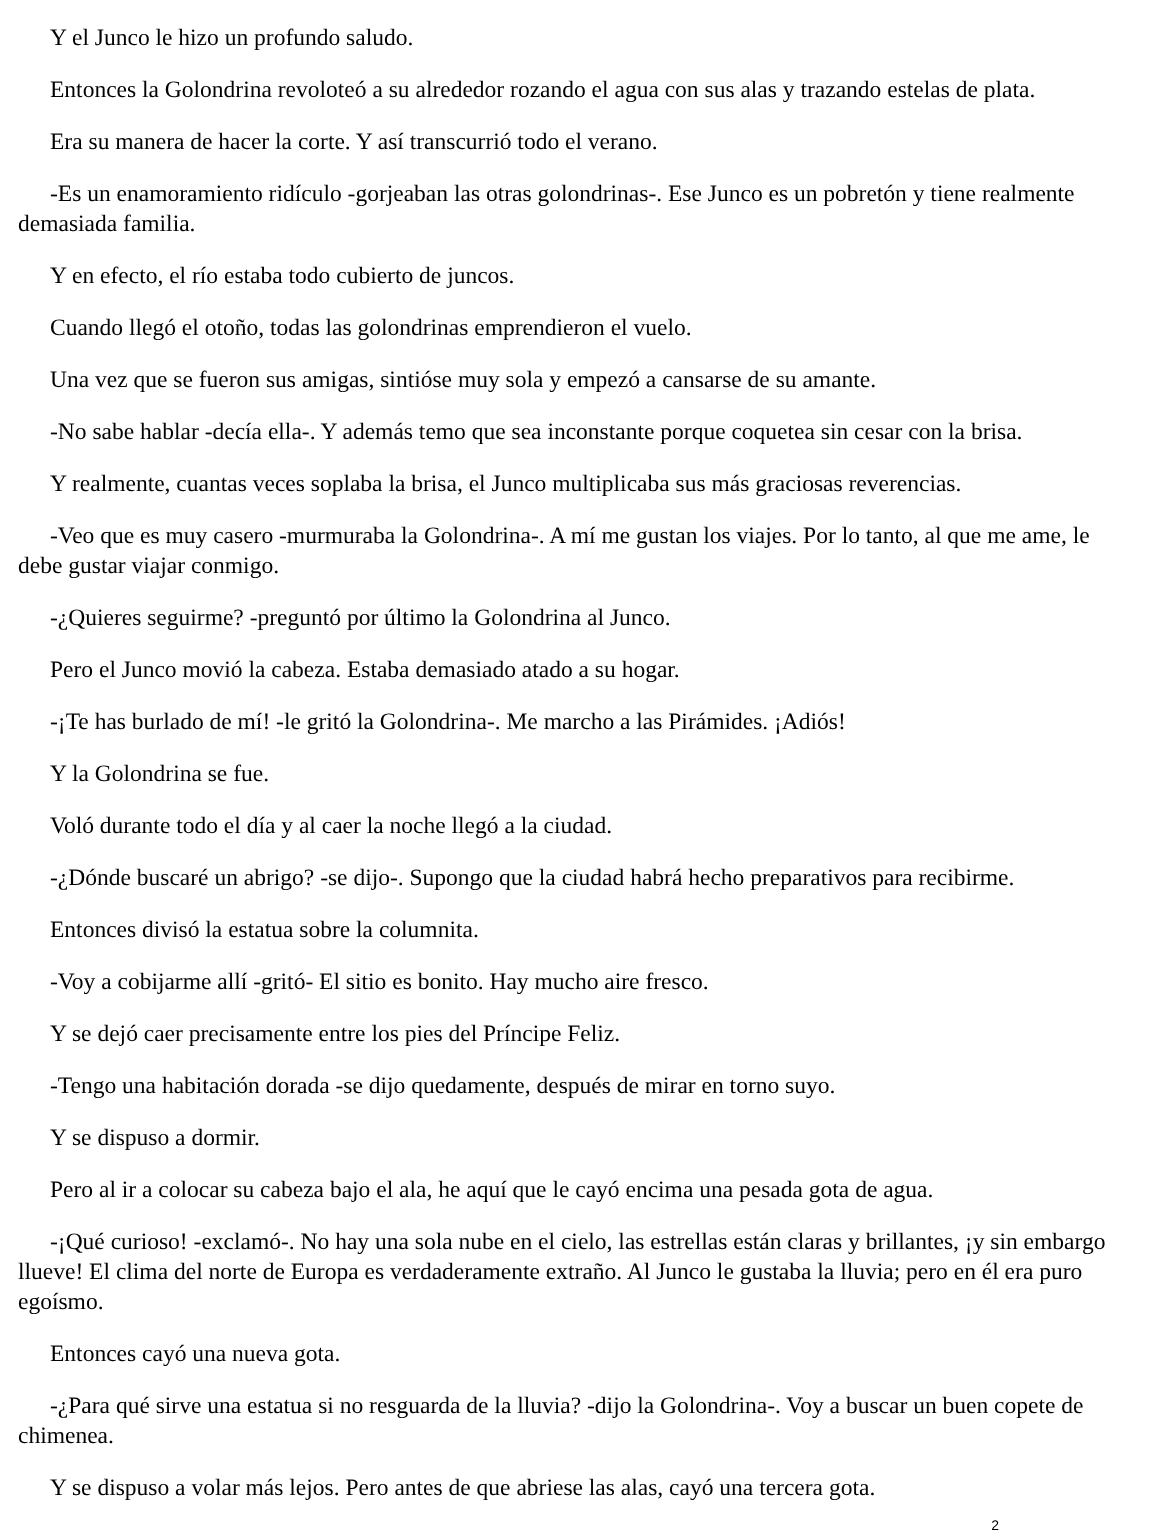Y el Junco le hizo un profundo saludo.
Entonces la Golondrina revoloteó a su alrededor rozando el agua con sus alas y trazando estelas de plata.
Era su manera de hacer la corte. Y así transcurrió todo el verano.
-Es un enamoramiento ridículo -gorjeaban las otras golondrinas-. Ese Junco es un pobretón y tiene realmente demasiada familia.
Y en efecto, el río estaba todo cubierto de juncos.
Cuando llegó el otoño, todas las golondrinas emprendieron el vuelo.
Una vez que se fueron sus amigas, sintióse muy sola y empezó a cansarse de su amante.
-No sabe hablar -decía ella-. Y además temo que sea inconstante porque coquetea sin cesar con la brisa.
Y realmente, cuantas veces soplaba la brisa, el Junco multiplicaba sus más graciosas reverencias.
-Veo que es muy casero -murmuraba la Golondrina-. A mí me gustan los viajes. Por lo tanto, al que me ame, le debe gustar viajar conmigo.
-¿Quieres seguirme? -preguntó por último la Golondrina al Junco.
Pero el Junco movió la cabeza. Estaba demasiado atado a su hogar.
-¡Te has burlado de mí! -le gritó la Golondrina-. Me marcho a las Pirámides. ¡Adiós!
Y la Golondrina se fue.
Voló durante todo el día y al caer la noche llegó a la ciudad.
-¿Dónde buscaré un abrigo? -se dijo-. Supongo que la ciudad habrá hecho preparativos para recibirme.
Entonces divisó la estatua sobre la columnita.
-Voy a cobijarme allí -gritó- El sitio es bonito. Hay mucho aire fresco.
Y se dejó caer precisamente entre los pies del Príncipe Feliz.
-Tengo una habitación dorada -se dijo quedamente, después de mirar en torno suyo.
Y se dispuso a dormir.
Pero al ir a colocar su cabeza bajo el ala, he aquí que le cayó encima una pesada gota de agua.
-¡Qué curioso! -exclamó-. No hay una sola nube en el cielo, las estrellas están claras y brillantes, ¡y sin embargo llueve! El clima del norte de Europa es verdaderamente extraño. Al Junco le gustaba la lluvia; pero en él era puro egoísmo.
Entonces cayó una nueva gota.
-¿Para qué sirve una estatua si no resguarda de la lluvia? -dijo la Golondrina-. Voy a buscar un buen copete de chimenea.
Y se dispuso a volar más lejos. Pero antes de que abriese las alas, cayó una tercera gota.
2